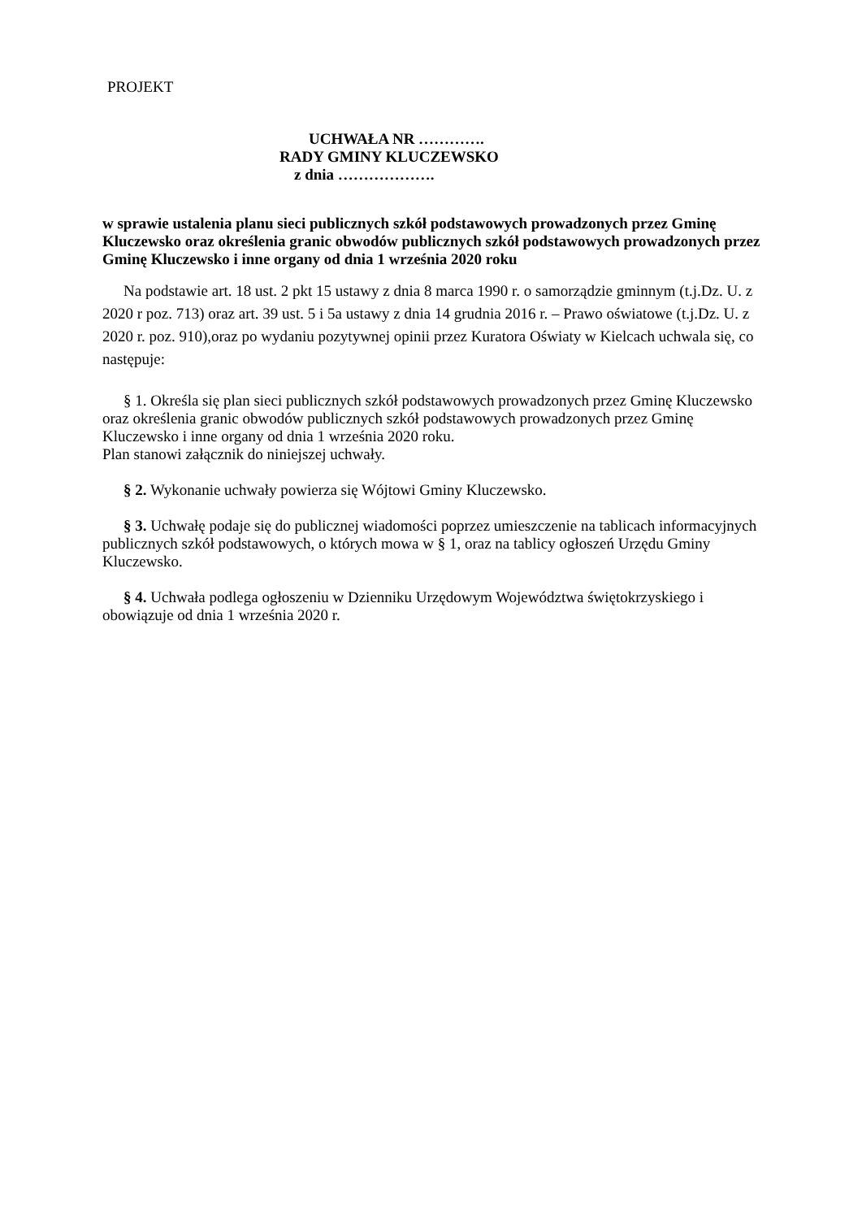PROJEKT
UCHWAŁA NR ………….
RADY GMINY KLUCZEWSKO
z dnia ……………….
w sprawie ustalenia planu sieci publicznych szkół podstawowych prowadzonych przez Gminę Kluczewsko oraz określenia granic obwodów publicznych szkół podstawowych prowadzonych przez Gminę Kluczewsko i inne organy od dnia 1 września 2020 roku
Na podstawie art. 18 ust. 2 pkt 15 ustawy z dnia 8 marca 1990 r. o samorządzie gminnym (t.j.Dz. U. z 2020 r poz. 713) oraz art. 39 ust. 5 i 5a ustawy z dnia 14 grudnia 2016 r. – Prawo oświatowe (t.j.Dz. U. z 2020 r. poz. 910),oraz po wydaniu pozytywnej opinii przez Kuratora Oświaty w Kielcach uchwala się, co następuje:
§ 1. Określa się plan sieci publicznych szkół podstawowych prowadzonych przez Gminę Kluczewsko oraz określenia granic obwodów publicznych szkół podstawowych prowadzonych przez Gminę Kluczewsko i inne organy od dnia 1 września 2020 roku.
Plan stanowi załącznik do niniejszej uchwały.
§ 2. Wykonanie uchwały powierza się Wójtowi Gminy Kluczewsko.
§ 3. Uchwałę podaje się do publicznej wiadomości poprzez umieszczenie na tablicach informacyjnych publicznych szkół podstawowych, o których mowa w § 1, oraz na tablicy ogłoszeń Urzędu Gminy Kluczewsko.
§ 4. Uchwała podlega ogłoszeniu w Dzienniku Urzędowym Województwa świętokrzyskiego i obowiązuje od dnia 1 września 2020 r.